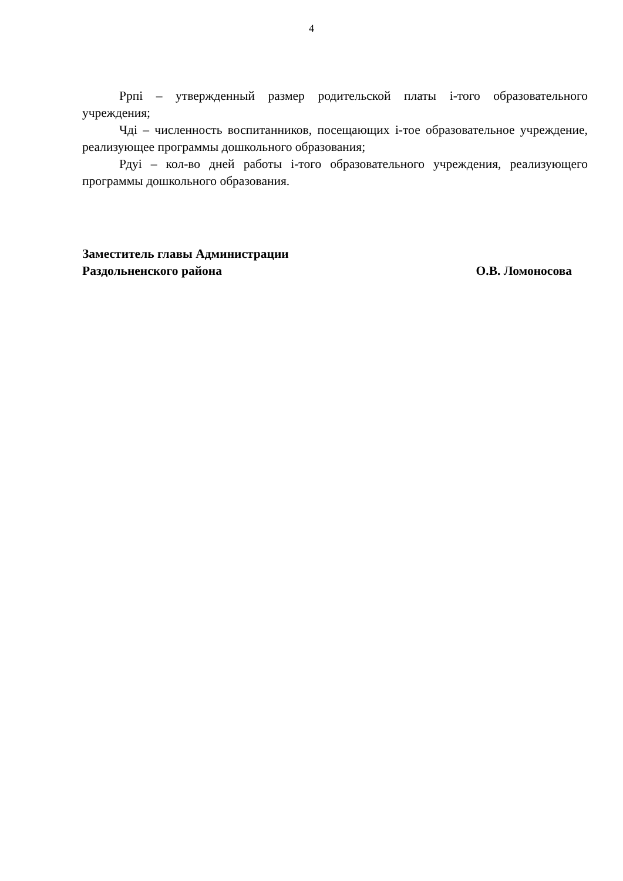4
Ррпi – утвержденный размер родительской платы i-того образовательного учреждения;
Чдi – численность воспитанников, посещающих i-тое образовательное учреждение, реализующее программы дошкольного образования;
Рдуi – кол-во дней работы i-того образовательного учреждения, реализующего программы дошкольного образования.
Заместитель главы Администрации
Раздольненского района О.В. Ломоносова